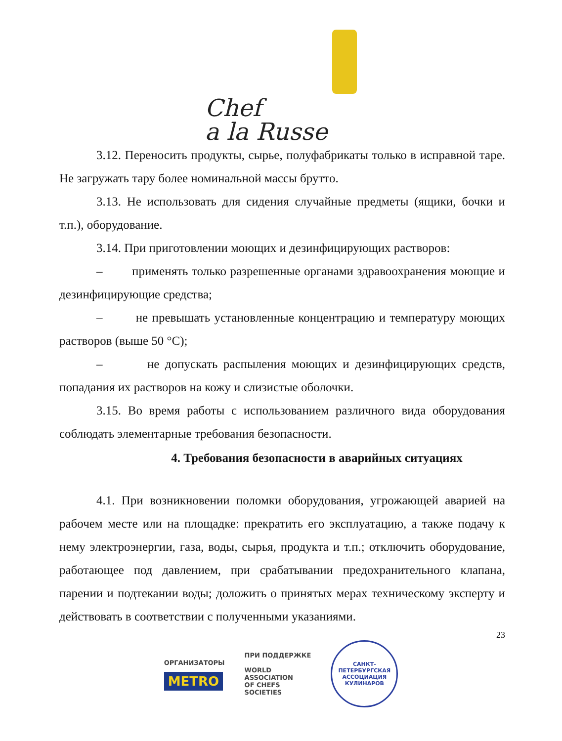Chef
a la Russe
3.12. Переносить продукты, сырье, полуфабрикаты только в исправной таре. Не загружать тару более номинальной массы брутто.
3.13. Не использовать для сидения случайные предметы (ящики, бочки и т.п.), оборудование.
3.14. При приготовлении моющих и дезинфицирующих растворов:
– применять только разрешенные органами здравоохранения моющие и дезинфицирующие средства;
– не превышать установленные концентрацию и температуру моющих растворов (выше 50 °С);
– не допускать распыления моющих и дезинфицирующих средств, попадания их растворов на кожу и слизистые оболочки.
3.15. Во время работы с использованием различного вида оборудования соблюдать элементарные требования безопасности.
4. Требования безопасности в аварийных ситуациях
4.1. При возникновении поломки оборудования, угрожающей аварией на рабочем месте или на площадке: прекратить его эксплуатацию, а также подачу к нему электроэнергии, газа, воды, сырья, продукта и т.п.; отключить оборудование, работающее под давлением, при срабатывании предохранительного клапана, парении и подтекании воды; доложить о принятых мерах техническому эксперту и действовать в соответствии с полученными указаниями.
23
ОРГАНИЗАТОРЫ
METRO
ПРИ ПОДДЕРЖКЕ
WORLD
ASSOCIATION
OF CHEFS
SOCIETIES
САНКТ-ПЕТЕРБУРГСКАЯ
АССОЦИАЦИЯ КУЛИНАРОВ